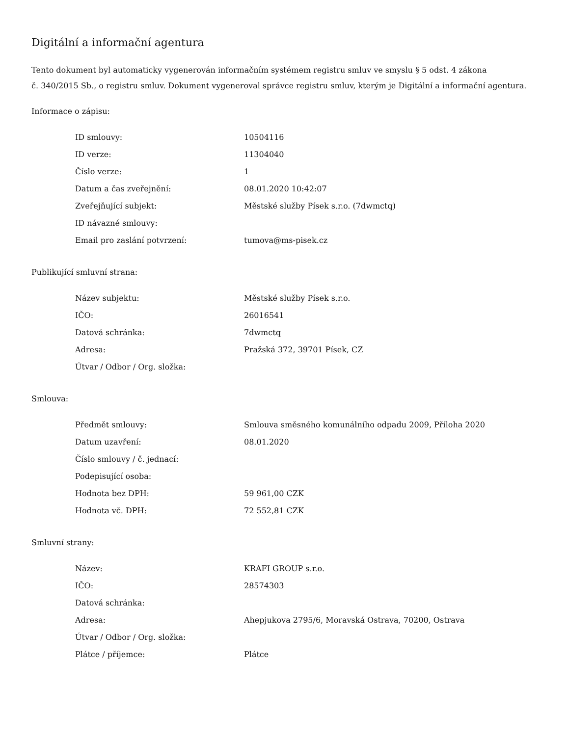Digitální a informační agentura
Tento dokument byl automaticky vygenerován informačním systémem registru smluv ve smyslu § 5 odst. 4 zákona
č. 340/2015 Sb., o registru smluv. Dokument vygeneroval správce registru smluv, kterým je Digitální a informační agentura.
Informace o zápisu:
| ID smlouvy: | 10504116 |
| ID verze: | 11304040 |
| Číslo verze: | 1 |
| Datum a čas zveřejnění: | 08.01.2020 10:42:07 |
| Zveřejňující subjekt: | Městské služby Písek s.r.o. (7dwmctq) |
| ID návazné smlouvy: | |
| Email pro zaslání potvrzení: | tumova@ms-pisek.cz |
Publikující smluvní strana:
| Název subjektu: | Městské služby Písek s.r.o. |
| IČO: | 26016541 |
| Datová schránka: | 7dwmctq |
| Adresa: | Pražská 372, 39701 Písek, CZ |
| Útvar / Odbor / Org. složka: | |
Smlouva:
| Předmět smlouvy: | Smlouva směsného komunálního odpadu 2009, Příloha 2020 |
| Datum uzavření: | 08.01.2020 |
| Číslo smlouvy / č. jednací: | |
| Podepisující osoba: | |
| Hodnota bez DPH: | 59 961,00 CZK |
| Hodnota vč. DPH: | 72 552,81 CZK |
Smluvní strany:
| Název: | KRAFI GROUP s.r.o. |
| IČO: | 28574303 |
| Datová schránka: | |
| Adresa: | Ahepjukova 2795/6, Moravská Ostrava, 70200, Ostrava |
| Útvar / Odbor / Org. složka: | |
| Plátce / příjemce: | Plátce |